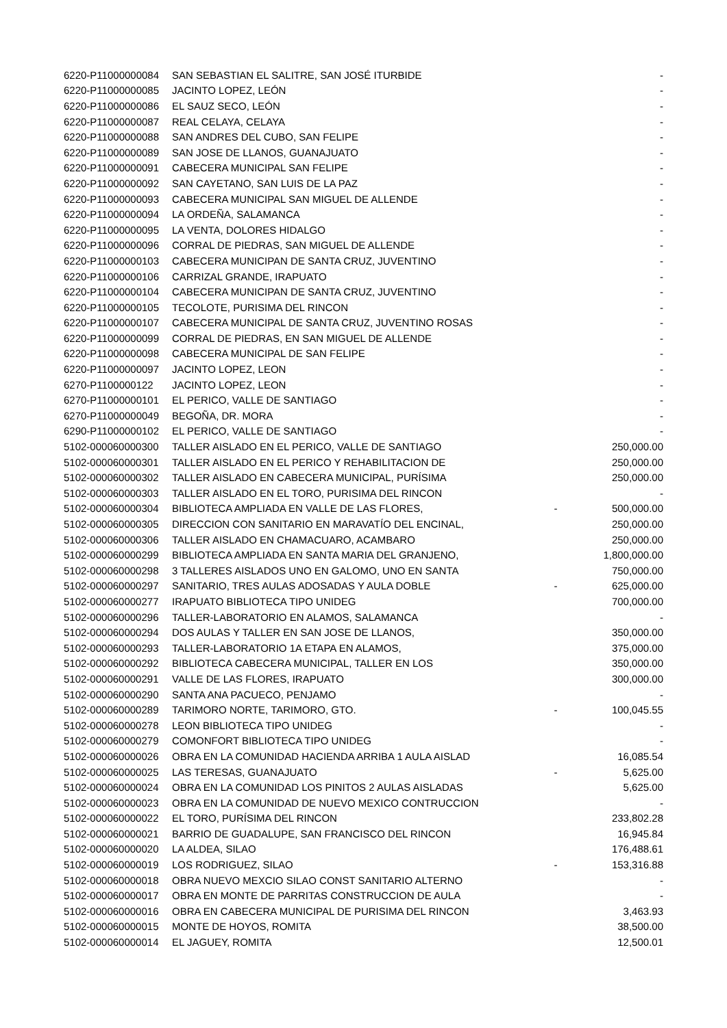| 6220-P11000000084 | SAN SEBASTIAN EL SALITRE, SAN JOSÉ ITURBIDE | | - |
| 6220-P11000000085 | JACINTO LOPEZ, LEÓN | | - |
| 6220-P11000000086 | EL SAUZ SECO, LEÓN | | - |
| 6220-P11000000087 | REAL CELAYA, CELAYA | | - |
| 6220-P11000000088 | SAN ANDRES DEL CUBO, SAN FELIPE | | - |
| 6220-P11000000089 | SAN JOSE DE LLANOS, GUANAJUATO | | - |
| 6220-P11000000091 | CABECERA MUNICIPAL SAN FELIPE | | - |
| 6220-P11000000092 | SAN CAYETANO, SAN LUIS DE LA PAZ | | - |
| 6220-P11000000093 | CABECERA MUNICIPAL SAN MIGUEL DE ALLENDE | | - |
| 6220-P11000000094 | LA ORDEÑA, SALAMANCA | | - |
| 6220-P11000000095 | LA VENTA, DOLORES HIDALGO | | - |
| 6220-P11000000096 | CORRAL DE PIEDRAS, SAN MIGUEL DE ALLENDE | | - |
| 6220-P11000000103 | CABECERA MUNICIPAN DE SANTA CRUZ, JUVENTINO | | - |
| 6220-P11000000106 | CARRIZAL GRANDE, IRAPUATO | | - |
| 6220-P11000000104 | CABECERA MUNICIPAN DE SANTA CRUZ, JUVENTINO | | - |
| 6220-P11000000105 | TECOLOTE, PURISIMA DEL RINCON | | - |
| 6220-P11000000107 | CABECERA MUNICIPAL DE SANTA CRUZ, JUVENTINO ROSAS | | - |
| 6220-P11000000099 | CORRAL DE PIEDRAS, EN SAN MIGUEL DE ALLENDE | | - |
| 6220-P11000000098 | CABECERA MUNICIPAL DE SAN FELIPE | | - |
| 6220-P11000000097 | JACINTO LOPEZ, LEON | | - |
| 6270-P1100000122 | JACINTO LOPEZ, LEON | | - |
| 6270-P11000000101 | EL PERICO, VALLE DE SANTIAGO | | - |
| 6270-P11000000049 | BEGOÑA, DR. MORA | | - |
| 6290-P11000000102 | EL PERICO, VALLE DE SANTIAGO | | - |
| 5102-000060000300 | TALLER AISLADO EN EL PERICO, VALLE DE SANTIAGO | | 250,000.00 |
| 5102-000060000301 | TALLER AISLADO EN EL PERICO Y REHABILITACION DE | | 250,000.00 |
| 5102-000060000302 | TALLER AISLADO EN CABECERA MUNICIPAL, PURÍSIMA | | 250,000.00 |
| 5102-000060000303 | TALLER AISLADO EN EL TORO, PURISIMA DEL RINCON | | - |
| 5102-000060000304 | BIBLIOTECA AMPLIADA EN VALLE DE LAS FLORES, | - | 500,000.00 |
| 5102-000060000305 | DIRECCION CON SANITARIO EN MARAVATÍO DEL ENCINAL, | | 250,000.00 |
| 5102-000060000306 | TALLER AISLADO EN CHAMACUARO, ACAMBARO | | 250,000.00 |
| 5102-000060000299 | BIBLIOTECA AMPLIADA EN SANTA MARIA DEL GRANJENO, | | 1,800,000.00 |
| 5102-000060000298 | 3 TALLERES AISLADOS UNO EN GALOMO, UNO EN SANTA | | 750,000.00 |
| 5102-000060000297 | SANITARIO, TRES AULAS ADOSADAS Y AULA DOBLE | - | 625,000.00 |
| 5102-000060000277 | IRAPUATO BIBLIOTECA TIPO UNIDEG | | 700,000.00 |
| 5102-000060000296 | TALLER-LABORATORIO EN ALAMOS, SALAMANCA | | - |
| 5102-000060000294 | DOS AULAS Y TALLER EN SAN JOSE DE LLANOS, | | 350,000.00 |
| 5102-000060000293 | TALLER-LABORATORIO 1A ETAPA EN ALAMOS, | | 375,000.00 |
| 5102-000060000292 | BIBLIOTECA CABECERA MUNICIPAL, TALLER EN LOS | | 350,000.00 |
| 5102-000060000291 | VALLE DE LAS FLORES, IRAPUATO | | 300,000.00 |
| 5102-000060000290 | SANTA ANA PACUECO, PENJAMO | | - |
| 5102-000060000289 | TARIMORO NORTE, TARIMORO, GTO. | - | 100,045.55 |
| 5102-000060000278 | LEON BIBLIOTECA TIPO UNIDEG | | - |
| 5102-000060000279 | COMONFORT BIBLIOTECA TIPO UNIDEG | | - |
| 5102-000060000026 | OBRA EN LA COMUNIDAD HACIENDA ARRIBA 1 AULA AISLAD | | 16,085.54 |
| 5102-000060000025 | LAS TERESAS, GUANAJUATO | - | 5,625.00 |
| 5102-000060000024 | OBRA EN LA COMUNIDAD LOS PINITOS 2 AULAS AISLADAS | | 5,625.00 |
| 5102-000060000023 | OBRA EN LA COMUNIDAD DE NUEVO MEXICO CONTRUCCION | | - |
| 5102-000060000022 | EL TORO, PURÍSIMA DEL RINCON | | 233,802.28 |
| 5102-000060000021 | BARRIO DE GUADALUPE, SAN FRANCISCO DEL RINCON | | 16,945.84 |
| 5102-000060000020 | LA ALDEA, SILAO | | 176,488.61 |
| 5102-000060000019 | LOS RODRIGUEZ, SILAO | - | 153,316.88 |
| 5102-000060000018 | OBRA NUEVO MEXCIO SILAO CONST SANITARIO ALTERNO | | - |
| 5102-000060000017 | OBRA EN MONTE DE PARRITAS CONSTRUCCION DE AULA | | - |
| 5102-000060000016 | OBRA EN CABECERA MUNICIPAL DE PURISIMA DEL RINCON | | 3,463.93 |
| 5102-000060000015 | MONTE DE HOYOS, ROMITA | | 38,500.00 |
| 5102-000060000014 | EL JAGUEY, ROMITA | | 12,500.01 |